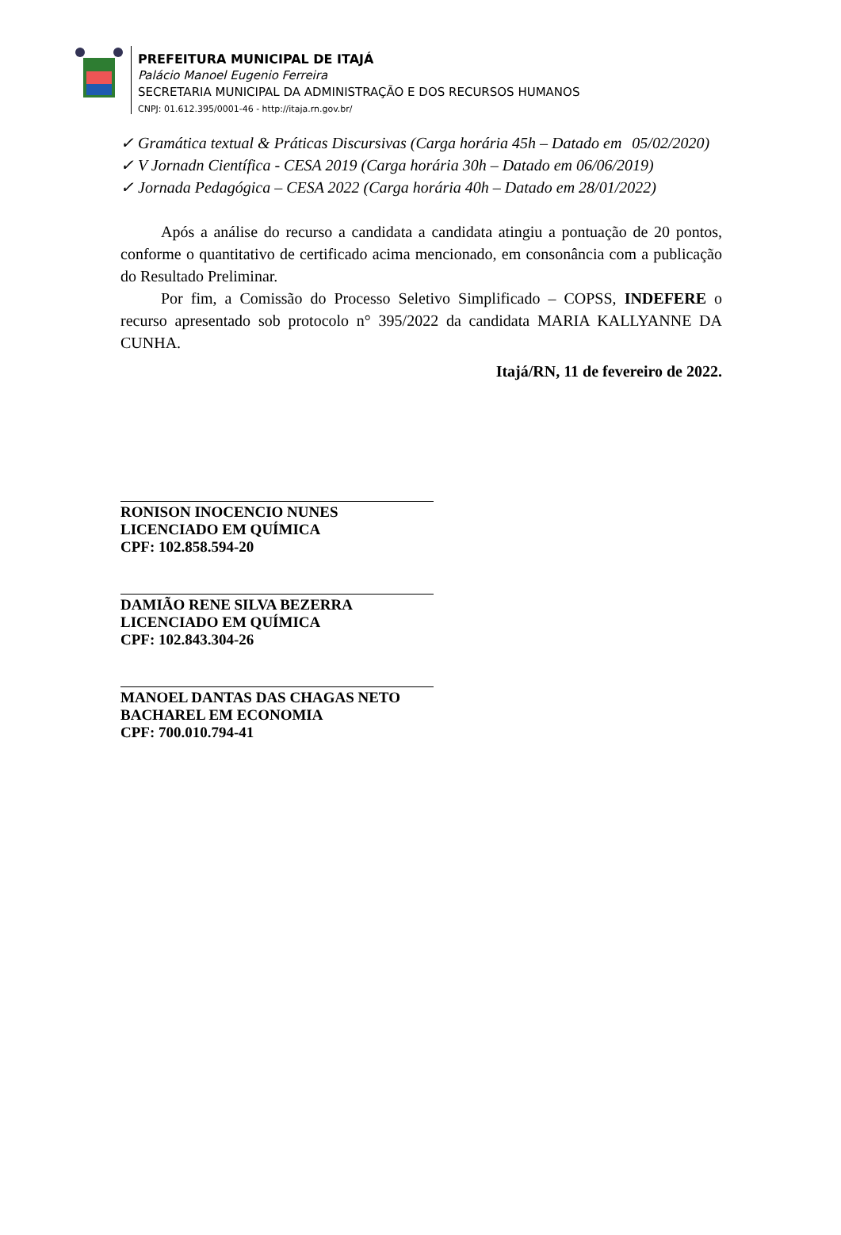PREFEITURA MUNICIPAL DE ITAJÁ
Palácio Manoel Eugenio Ferreira
SECRETARIA MUNICIPAL DA ADMINISTRAÇÃO E DOS RECURSOS HUMANOS
CNPJ: 01.612.395/0001-46 - http://itaja.rn.gov.br/
✓ Gramática textual & Práticas Discursivas (Carga horária 45h – Datado em 05/02/2020)
✓ V Jornadn Científica - CESA 2019 (Carga horária 30h – Datado em 06/06/2019)
✓ Jornada Pedagógica – CESA 2022 (Carga horária 40h – Datado em 28/01/2022)
Após a análise do recurso a candidata a candidata atingiu a pontuação de 20 pontos, conforme o quantitativo de certificado acima mencionado, em consonância com a publicação do Resultado Preliminar.
Por fim, a Comissão do Processo Seletivo Simplificado – COPSS, INDEFERE o recurso apresentado sob protocolo n° 395/2022 da candidata MARIA KALLYANNE DA CUNHA.
Itajá/RN, 11 de fevereiro de 2022.
RONISON INOCENCIO NUNES
LICENCIADO EM QUÍMICA
CPF: 102.858.594-20
DAMIÃO RENE SILVA BEZERRA
LICENCIADO EM QUÍMICA
CPF: 102.843.304-26
MANOEL DANTAS DAS CHAGAS NETO
BACHAREL EM ECONOMIA
CPF: 700.010.794-41